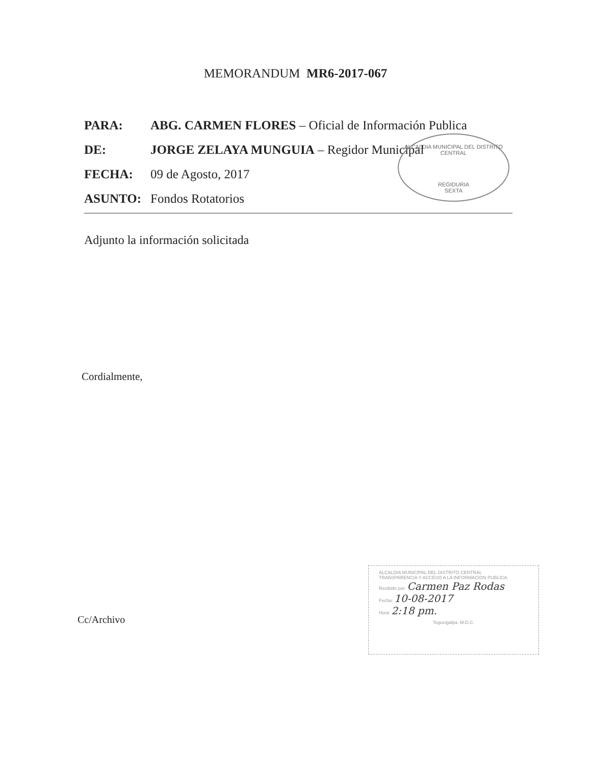MEMORANDUM MR6-2017-067
PARA: ABG. CARMEN FLORES – Oficial de Información Publica
DE: JORGE ZELAYA MUNGUIA – Regidor Municipal
FECHA: 09 de Agosto, 2017
ASUNTO: Fondos Rotatorios
Adjunto la información solicitada
Cordialmente,
Cc/Archivo
ALCALDIA MUNICIPAL DEL DISTRITO CENTRAL
REGIDURIA
SEXTA
ALCALDIA MUNICIPAL DEL DISTRITO CENTRAL
TRANSPARENCIA Y ACCESO A LA INFORMACION PUBLICA
Recibido por: Carmen Paz Rodas
Fecha: 10-08-2017
Hora: 2:18 pm.
Tegucigalpa, M.D.C.